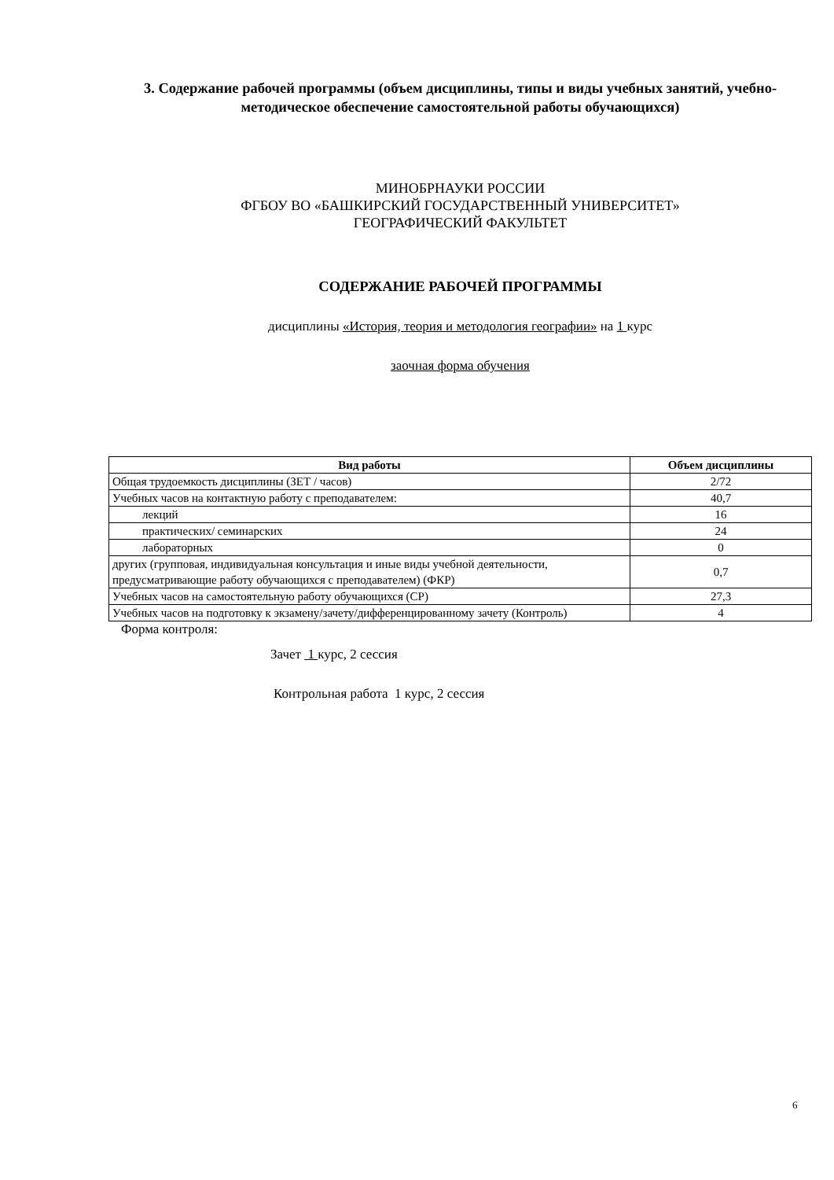3. Содержание рабочей программы (объем дисциплины, типы и виды учебных занятий, учебно-методическое обеспечение самостоятельной работы обучающихся)
МИНОБРНАУКИ РОССИИ
ФГБОУ ВО «БАШКИРСКИЙ ГОСУДАРСТВЕННЫЙ УНИВЕРСИТЕТ»
ГЕОГРАФИЧЕСКИЙ ФАКУЛЬТЕТ
СОДЕРЖАНИЕ РАБОЧЕЙ ПРОГРАММЫ
дисциплины «История, теория и методология географии» на 1 курс
заочная форма обучения
| Вид работы | Объем дисциплины |
| --- | --- |
| Общая трудоемкость дисциплины (ЗЕТ / часов) | 2/72 |
| Учебных часов на контактную работу с преподавателем: | 40,7 |
| лекций | 16 |
| практических/ семинарских | 24 |
| лабораторных | 0 |
| других (групповая, индивидуальная консультация и иные виды учебной деятельности, предусматривающие работу обучающихся с преподавателем) (ФКР) | 0,7 |
| Учебных часов на самостоятельную работу обучающихся (СР) | 27,3 |
| Учебных часов на подготовку к экзамену/зачету/дифференцированному зачету (Контроль) | 4 |
Форма контроля:
Зачет 1 курс, 2 сессия
Контрольная работа 1 курс, 2 сессия
6